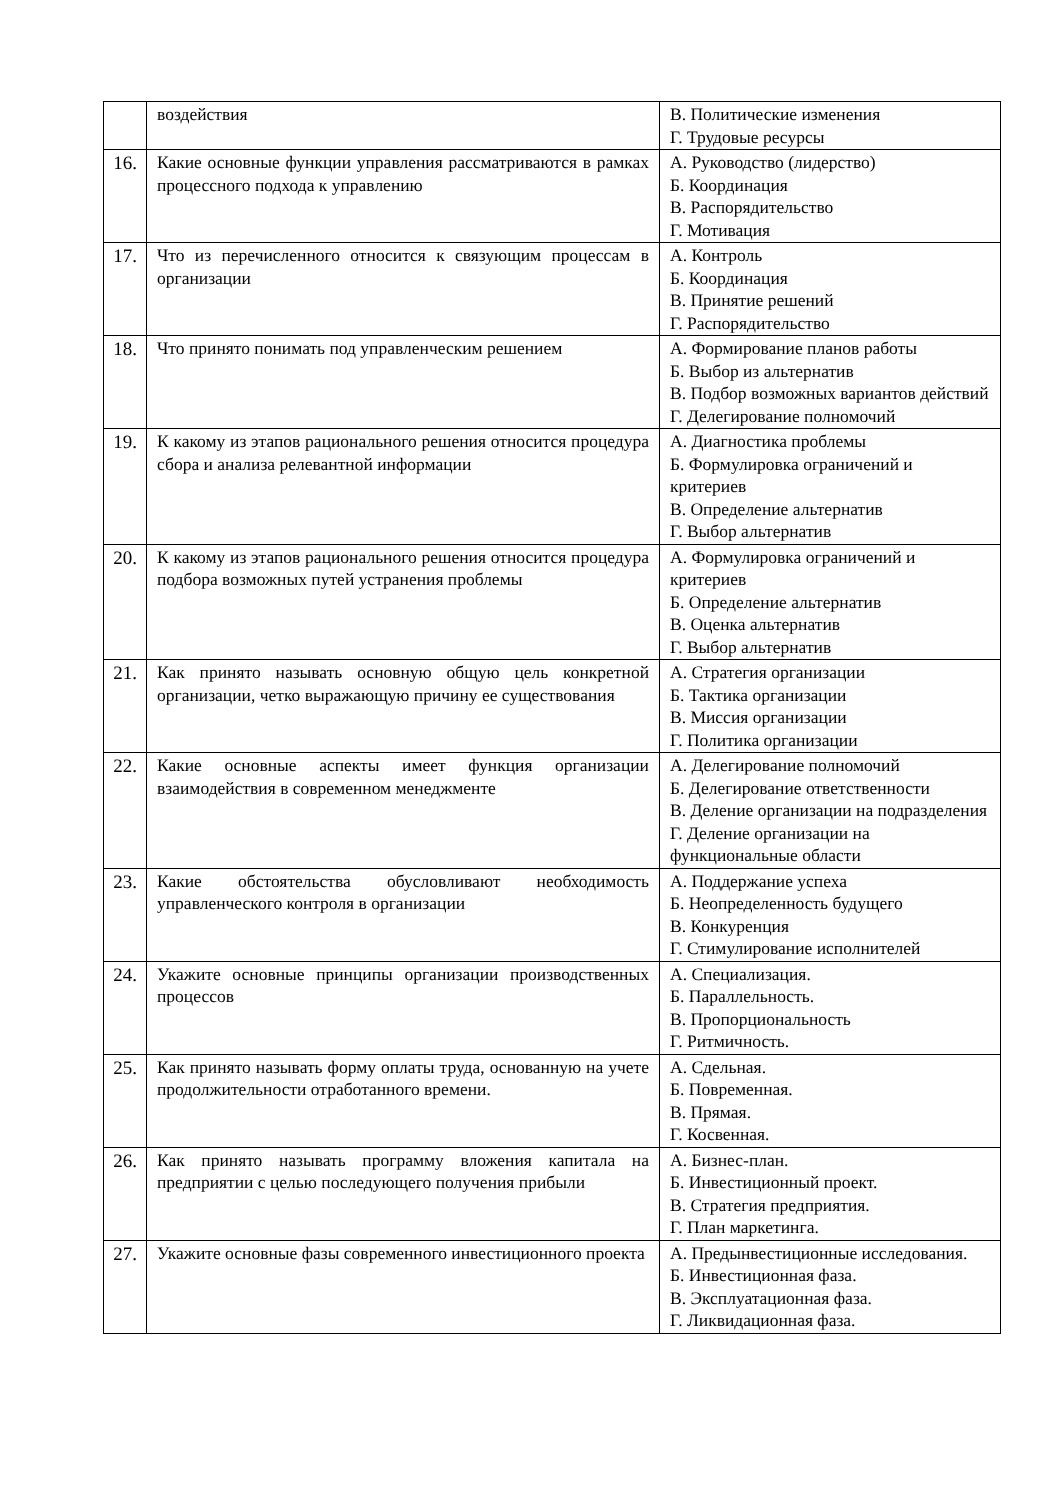| | воздействия | В. Политические изменения Г. Трудовые ресурсы |
| 16. | Какие основные функции управления рассматриваются в рамках процессного подхода к управлению | А. Руководство (лидерство) Б. Координация В. Распорядительство Г. Мотивация |
| 17. | Что из перечисленного относится к связующим процессам в организации | А. Контроль Б. Координация В. Принятие решений Г. Распорядительство |
| 18. | Что принято понимать под управленческим решением | А. Формирование планов работы Б. Выбор из альтернатив В. Подбор возможных вариантов действий Г. Делегирование полномочий |
| 19. | К какому из этапов рационального решения относится процедура сбора и анализа релевантной информации | А. Диагностика проблемы Б. Формулировка ограничений и критериев В. Определение альтернатив Г. Выбор альтернатив |
| 20. | К какому из этапов рационального решения относится процедура подбора возможных путей устранения проблемы | А. Формулировка ограничений и критериев Б. Определение альтернатив В. Оценка альтернатив Г. Выбор альтернатив |
| 21. | Как принято называть основную общую цель конкретной организации, четко выражающую причину ее существования | А. Стратегия организации Б. Тактика организации В. Миссия организации Г. Политика организации |
| 22. | Какие основные аспекты имеет функция организации взаимодействия в современном менеджменте | А. Делегирование полномочий Б. Делегирование ответственности В. Деление организации на подразделения Г. Деление организации на функциональные области |
| 23. | Какие обстоятельства обусловливают необходимость управленческого контроля в организации | А. Поддержание успеха Б. Неопределенность будущего В. Конкуренция Г. Стимулирование исполнителей |
| 24. | Укажите основные принципы организации производственных процессов | А. Специализация. Б. Параллельность. В. Пропорциональность Г. Ритмичность. |
| 25. | Как принято называть форму оплаты труда, основанную на учете продолжительности отработанного времени. | А. Сдельная. Б. Повременная. В. Прямая. Г. Косвенная. |
| 26. | Как принято называть программу вложения капитала на предприятии с целью последующего получения прибыли | А. Бизнес-план. Б. Инвестиционный проект. В. Стратегия предприятия. Г. План маркетинга. |
| 27. | Укажите основные фазы современного инвестиционного проекта | А. Предынвестиционные исследования. Б. Инвестиционная фаза. В. Эксплуатационная фаза. Г. Ликвидационная фаза. |